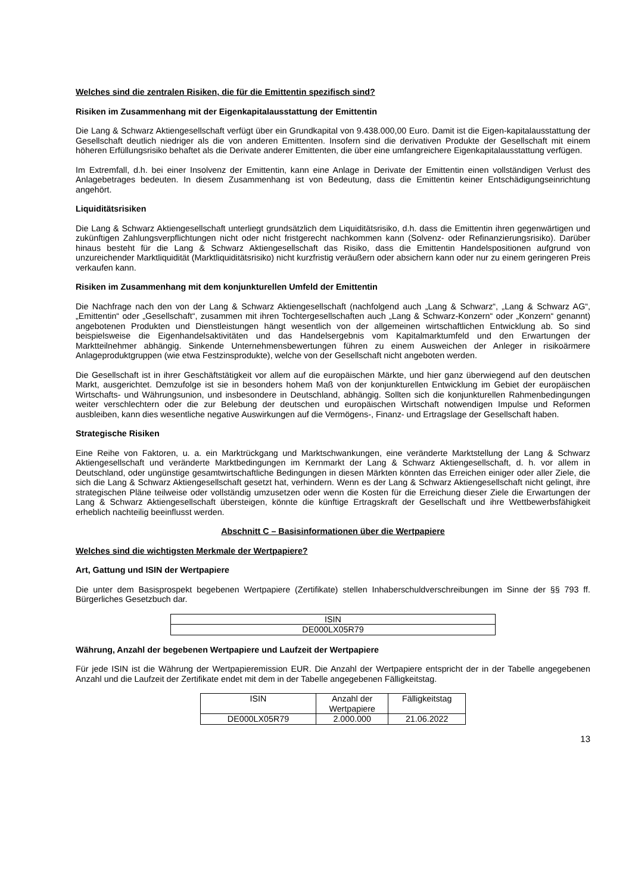Welches sind die zentralen Risiken, die für die Emittentin spezifisch sind?
Risiken im Zusammenhang mit der Eigenkapitalausstattung der Emittentin
Die Lang & Schwarz Aktiengesellschaft verfügt über ein Grundkapital von 9.438.000,00 Euro. Damit ist die Eigen-kapitalausstattung der Gesellschaft deutlich niedriger als die von anderen Emittenten. Insofern sind die derivativen Produkte der Gesellschaft mit einem höheren Erfüllungsrisiko behaftet als die Derivate anderer Emittenten, die über eine umfangreichere Eigenkapitalausstattung verfügen.
Im Extremfall, d.h. bei einer Insolvenz der Emittentin, kann eine Anlage in Derivate der Emittentin einen vollständigen Verlust des Anlagebetrages bedeuten. In diesem Zusammenhang ist von Bedeutung, dass die Emittentin keiner Entschädigungseinrichtung angehört.
Liquiditätsrisiken
Die Lang & Schwarz Aktiengesellschaft unterliegt grundsätzlich dem Liquiditätsrisiko, d.h. dass die Emittentin ihren gegenwärtigen und zukünftigen Zahlungsverpflichtungen nicht oder nicht fristgerecht nachkommen kann (Solvenz- oder Refinanzierungsrisiko). Darüber hinaus besteht für die Lang & Schwarz Aktiengesellschaft das Risiko, dass die Emittentin Handelspositionen aufgrund von unzureichender Marktliquidität (Marktliquiditätsrisiko) nicht kurzfristig veräußern oder absichern kann oder nur zu einem geringeren Preis verkaufen kann.
Risiken im Zusammenhang mit dem konjunkturellen Umfeld der Emittentin
Die Nachfrage nach den von der Lang & Schwarz Aktiengesellschaft (nachfolgend auch „Lang & Schwarz“, „Lang & Schwarz AG“, „Emittentin“ oder „Gesellschaft“, zusammen mit ihren Tochtergesellschaften auch „Lang & Schwarz-Konzern“ oder „Konzern“ genannt) angebotenen Produkten und Dienstleistungen hängt wesentlich von der allgemeinen wirtschaftlichen Entwicklung ab. So sind beispielsweise die Eigenhandelsaktivitäten und das Handelsergebnis vom Kapitalmarktumfeld und den Erwartungen der Marktteilnehmer abhängig. Sinkende Unternehmensbewertungen führen zu einem Ausweichen der Anleger in risikoärmere Anlageproduktgruppen (wie etwa Festzinsprodukte), welche von der Gesellschaft nicht angeboten werden.
Die Gesellschaft ist in ihrer Geschäftstätigkeit vor allem auf die europäischen Märkte, und hier ganz überwiegend auf den deutschen Markt, ausgerichtet. Demzufolge ist sie in besonders hohem Maß von der konjunkturellen Entwicklung im Gebiet der europäischen Wirtschafts- und Währungsunion, und insbesondere in Deutschland, abhängig. Sollten sich die konjunkturellen Rahmenbedingungen weiter verschlechtern oder die zur Belebung der deutschen und europäischen Wirtschaft notwendigen Impulse und Reformen ausbleiben, kann dies wesentliche negative Auswirkungen auf die Vermögens-, Finanz- und Ertragslage der Gesellschaft haben.
Strategische Risiken
Eine Reihe von Faktoren, u. a. ein Marktrückgang und Marktschwankungen, eine veränderte Marktstellung der Lang & Schwarz Aktiengesellschaft und veränderte Marktbedingungen im Kernmarkt der Lang & Schwarz Aktiengesellschaft, d. h. vor allem in Deutschland, oder ungünstige gesamtwirtschaftliche Bedingungen in diesen Märkten könnten das Erreichen einiger oder aller Ziele, die sich die Lang & Schwarz Aktiengesellschaft gesetzt hat, verhindern. Wenn es der Lang & Schwarz Aktiengesellschaft nicht gelingt, ihre strategischen Pläne teilweise oder vollständig umzusetzen oder wenn die Kosten für die Erreichung dieser Ziele die Erwartungen der Lang & Schwarz Aktiengesellschaft übersteigen, könnte die künftige Ertragskraft der Gesellschaft und ihre Wettbewerbsfähigkeit erheblich nachteilig beeinflusst werden.
Abschnitt C – Basisinformationen über die Wertpapiere
Welches sind die wichtigsten Merkmale der Wertpapiere?
Art, Gattung und ISIN der Wertpapiere
Die unter dem Basisprospekt begebenen Wertpapiere (Zertifikate) stellen Inhaberschuldverschreibungen im Sinne der §§ 793 ff. Bürgerliches Gesetzbuch dar.
| ISIN |
| --- |
| DE000LX05R79 |
Währung, Anzahl der begebenen Wertpapiere und Laufzeit der Wertpapiere
Für jede ISIN ist die Währung der Wertpapieremission EUR. Die Anzahl der Wertpapiere entspricht der in der Tabelle angegebenen Anzahl und die Laufzeit der Zertifikate endet mit dem in der Tabelle angegebenen Fälligkeitstag.
| ISIN | Anzahl der Wertpapiere | Fälligkeitstag |
| --- | --- | --- |
| DE000LX05R79 | 2.000.000 | 21.06.2022 |
13